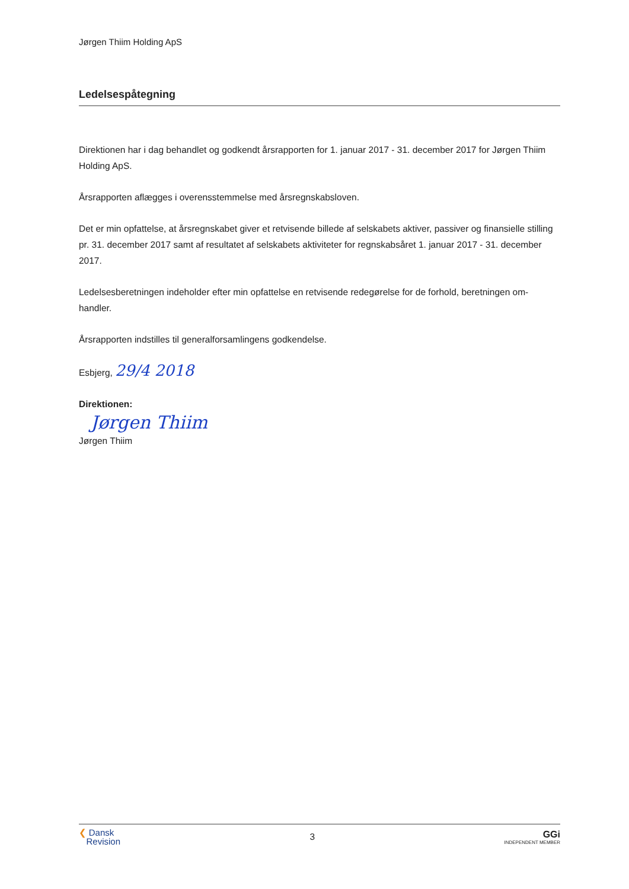Jørgen Thiim Holding ApS
Ledelsespåtegning
Direktionen har i dag behandlet og godkendt årsrapporten for 1. januar 2017 - 31. december 2017 for Jørgen Thiim Holding ApS.
Årsrapporten aflægges i overensstemmelse med årsregnskabsloven.
Det er min opfattelse, at årsregnskabet giver et retvisende billede af selskabets aktiver, passiver og finansielle stilling pr. 31. december 2017 samt af resultatet af selskabets aktiviteter for regnskabsåret 1. januar 2017 - 31. december 2017.
Ledelsesberetningen indeholder efter min opfattelse en retvisende redegørelse for de forhold, beretningen om-handler.
Årsrapporten indstilles til generalforsamlingens godkendelse.
Esbjerg, 29/4 2018
Direktionen:
Jørgen Thiim
Jørgen Thiim
❮ Dansk
Revision
3
GGi
INDEPENDENT MEMBER